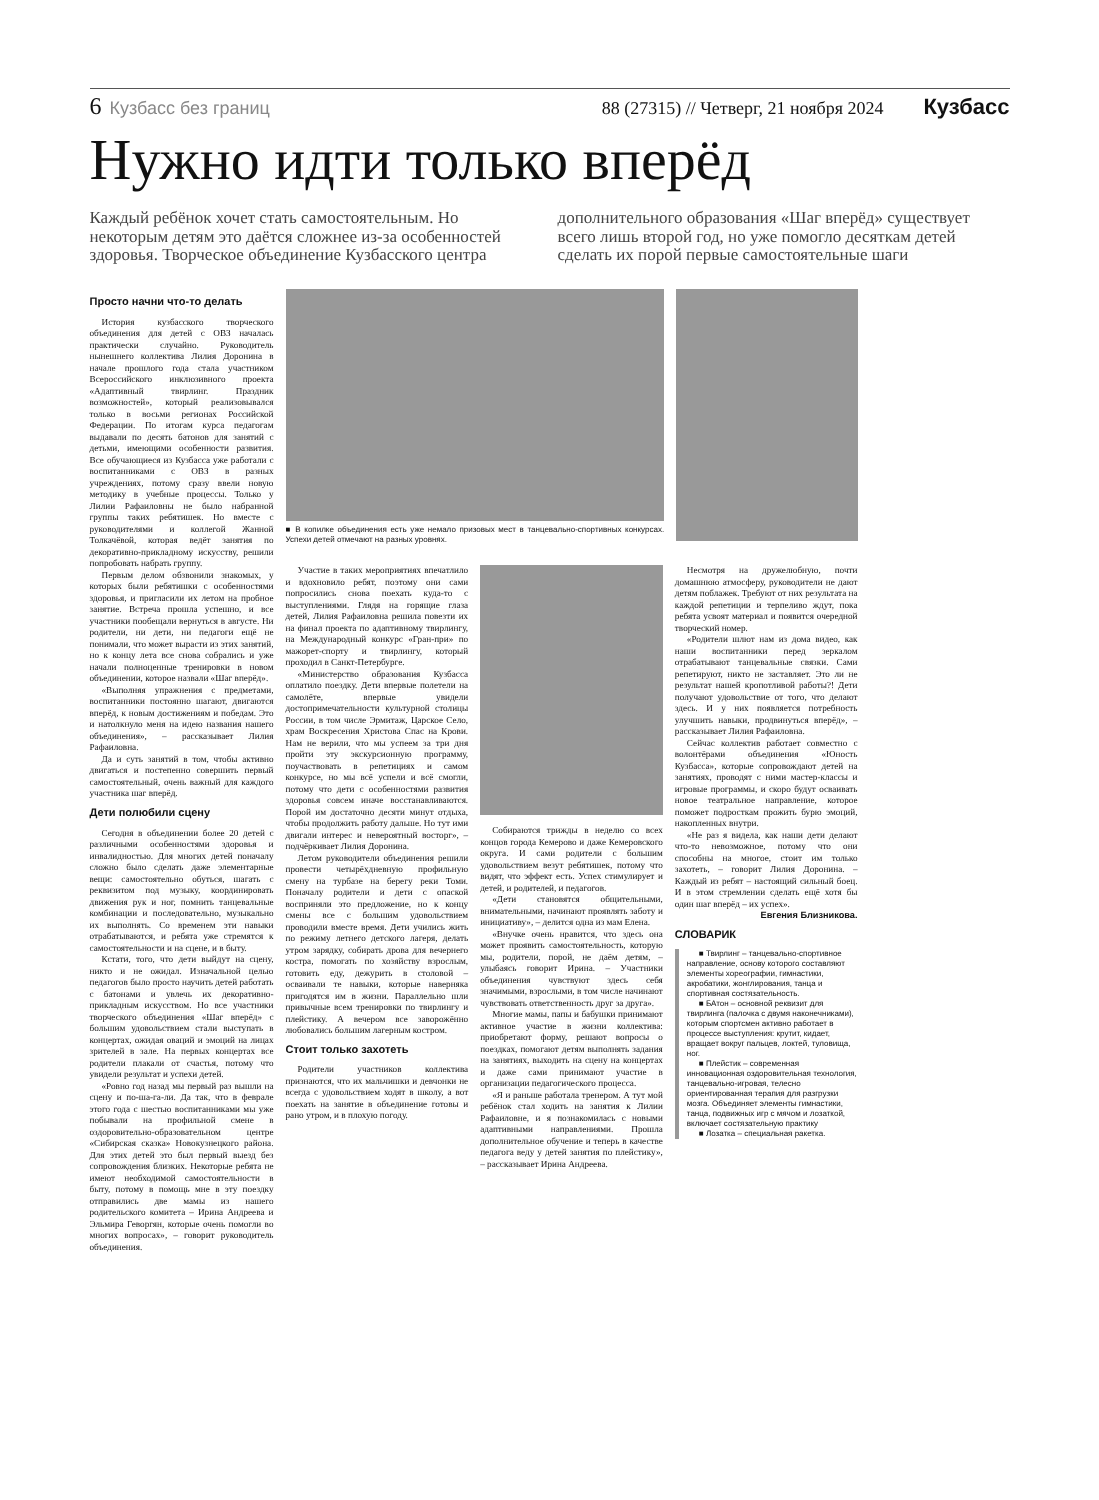6 Кузбасс без границ 88 (27315) // Четверг, 21 ноября 2024 Кузбасс
Нужно идти только вперёд
Каждый ребёнок хочет стать самостоятельным. Но некоторым детям это даётся сложнее из-за особенностей здоровья. Творческое объединение Кузбасского центра дополнительного образования «Шаг вперёд» существует всего лишь второй год, но уже помогло десяткам детей сделать их порой первые самостоятельные шаги
Просто начни что-то делать
История кузбасского творческого объединения для детей с ОВЗ началась практически случайно. Руководитель нынешнего коллектива Лилия Доронина в начале прошлого года стала участником Всероссийского инклюзивного проекта «Адаптивный твирлинг. Праздник возможностей», который реализовывался только в восьми регионах Российской Федерации. По итогам курса педагогам выдавали по десять батонов для занятий с детьми, имеющими особенности развития. Все обучающиеся из Кузбасса уже работали с воспитанниками с ОВЗ в разных учреждениях, потому сразу ввели новую методику в учебные процессы. Только у Лилии Рафаиловны не было набранной группы таких ребятишек. Но вместе с руководителями и коллегой Жанной Толкачёвой, которая ведёт занятия по декоративно-прикладному искусству, решили попробовать набрать группу.
Первым делом обзвонили знакомых, у которых были ребятишки с особенностями здоровья, и пригласили их летом на пробное занятие. Встреча прошла успешно, и все участники пообещали вернуться в августе. Ни родители, ни дети, ни педагоги ещё не понимали, что может вырасти из этих занятий, но к концу лета все снова собрались и уже начали полноценные тренировки в новом объединении, которое назвали «Шаг вперёд».
«Выполняя упражнения с предметами, воспитанники постоянно шагают, двигаются вперёд, к новым достижениям и победам. Это и натолкнуло меня на идею названия нашего объединения», – рассказывает Лилия Рафаиловна.
Да и суть занятий в том, чтобы активно двигаться и постепенно совершить первый самостоятельный, очень важный для каждого участника шаг вперёд.
Дети полюбили сцену
Сегодня в объединении более 20 детей с различными особенностями здоровья и инвалидностью. Для многих детей поначалу сложно было сделать даже элементарные вещи: самостоятельно обуться, шагать с реквизитом под музыку, координировать движения рук и ног, помнить танцевальные комбинации и последовательно, музыкально их выполнять. Со временем эти навыки отрабатываются, и ребята уже стремятся к самостоятельности и на сцене, и в быту.
Кстати, того, что дети выйдут на сцену, никто и не ожидал. Изначальной целью педагогов было просто научить детей работать с батонами и увлечь их декоративно-прикладным искусством. Но все участники творческого объединения «Шаг вперёд» с большим удовольствием стали выступать в концертах, ожидая оваций и эмоций на лицах зрителей в зале. На первых концертах все родители плакали от счастья, потому что увидели результат и успехи детей.
«Ровно год назад мы первый раз вышли на сцену и по-ша-га-ли. Да так, что в феврале этого года с шестью воспитанниками мы уже побывали на профильной смене в оздоровительно-образовательном центре «Сибирская сказка» Новокузнецкого района. Для этих детей это был первый выезд без сопровождения близких. Некоторые ребята не имеют необходимой самостоятельности в быту, потому в помощь мне в эту поездку отправились две мамы из нашего родительского комитета – Ирина Андреева и Эльмира Геворгян, которые очень помогли во многих вопросах», – говорит руководитель объединения.
■ В копилке объединения есть уже немало призовых мест в танцевально-спортивных конкурсах. Успехи детей отмечают на разных уровнях.
Участие в таких мероприятиях впечатлило и вдохновило ребят, поэтому они сами попросились снова поехать куда-то с выступлениями. Глядя на горящие глаза детей, Лилия Рафаиловна решила повезти их на финал проекта по адаптивному твирлингу, на Международный конкурс «Гран-при» по мажорет-спорту и твирлингу, который проходил в Санкт-Петербурге.
«Министерство образования Кузбасса оплатило поездку. Дети впервые полетели на самолёте, впервые увидели достопримечательности культурной столицы России, в том числе Эрмитаж, Царское Село, храм Воскресения Христова Спас на Крови. Нам не верили, что мы успеем за три дня пройти эту экскурсионную программу, поучаствовать в репетициях и самом конкурсе, но мы всё успели и всё смогли, потому что дети с особенностями развития здоровья совсем иначе восстанавливаются. Порой им достаточно десяти минут отдыха, чтобы продолжить работу дальше. Но тут ими двигали интерес и невероятный восторг», – подчёркивает Лилия Доронина.
Летом руководители объединения решили провести четырёхдневную профильную смену на турбазе на берегу реки Томи. Поначалу родители и дети с опаской восприняли это предложение, но к концу смены все с большим удовольствием проводили вместе время. Дети учились жить по режиму летнего детского лагеря, делать утром зарядку, собирать дрова для вечернего костра, помогать по хозяйству взрослым, готовить еду, дежурить в столовой – осваивали те навыки, которые наверняка пригодятся им в жизни. Параллельно шли привычные всем тренировки по твирлингу и плейстику. А вечером все заворожённо любовались большим лагерным костром.
Стоит только захотеть
Родители участников коллектива признаются, что их мальчишки и девчонки не всегда с удовольствием ходят в школу, а вот поехать на занятие в объединение готовы и рано утром, и в плохую погоду.
Собираются трижды в неделю со всех концов города Кемерово и даже Кемеровского округа. И сами родители с большим удовольствием везут ребятишек, потому что видят, что эффект есть. Успех стимулирует и детей, и родителей, и педагогов.
«Дети становятся общительными, внимательными, начинают проявлять заботу и инициативу», – делится одна из мам Елена.
«Внучке очень нравится, что здесь она может проявить самостоятельность, которую мы, родители, порой, не даём детям, – улыбаясь говорит Ирина. – Участники объединения чувствуют здесь себя значимыми, взрослыми, в том числе начинают чувствовать ответственность друг за друга».
Многие мамы, папы и бабушки принимают активное участие в жизни коллектива: приобретают форму, решают вопросы о поездках, помогают детям выполнять задания на занятиях, выходить на сцену на концертах и даже сами принимают участие в организации педагогического процесса.
«Я и раньше работала тренером. А тут мой ребёнок стал ходить на занятия к Лилии Рафаиловне, и я познакомилась с новыми адаптивными направлениями. Прошла дополнительное обучение и теперь в качестве педагога веду у детей занятия по плейстику», – рассказывает Ирина Андреева.
Несмотря на дружелюбную, почти домашнюю атмосферу, руководители не дают детям поблажек. Требуют от них результата на каждой репетиции и терпеливо ждут, пока ребята усвоят материал и появится очередной творческий номер.
«Родители шлют нам из дома видео, как наши воспитанники перед зеркалом отрабатывают танцевальные связки. Сами репетируют, никто не заставляет. Это ли не результат нашей кропотливой работы?! Дети получают удовольствие от того, что делают здесь. И у них появляется потребность улучшить навыки, продвинуться вперёд», – рассказывает Лилия Рафаиловна.
Сейчас коллектив работает совместно с волонтёрами объединения «Юность Кузбасса», которые сопровождают детей на занятиях, проводят с ними мастер-классы и игровые программы, и скоро будут осваивать новое театральное направление, которое поможет подросткам прожить бурю эмоций, накопленных внутри.
«Не раз я видела, как наши дети делают что-то невозможное, потому что они способны на многое, стоит им только захотеть, – говорит Лилия Доронина. – Каждый из ребят – настоящий сильный боец. И в этом стремлении сделать ещё хотя бы один шаг вперёд – их успех».
Евгения Близникова.
СЛОВАРИК
■ Твирлинг – танцевально-спортивное направление, основу которого составляют элементы хореографии, гимнастики, акробатики, жонглирования, танца и спортивная состязательность.
■ БАтон – основной реквизит для твирлинга (палочка с двумя наконечниками), которым спортсмен активно работает в процессе выступления: крутит, кидает, вращает вокруг пальцев, локтей, туловища, ног.
■ Плейстик – современная инновационная оздоровительная технология, танцевально-игровая, телесно ориентированная терапия для разгрузки мозга. Объединяет элементы гимнастики, танца, подвижных игр с мячом и лозаткой, включает состязательную практику
■ Лозатка – специальная ракетка.